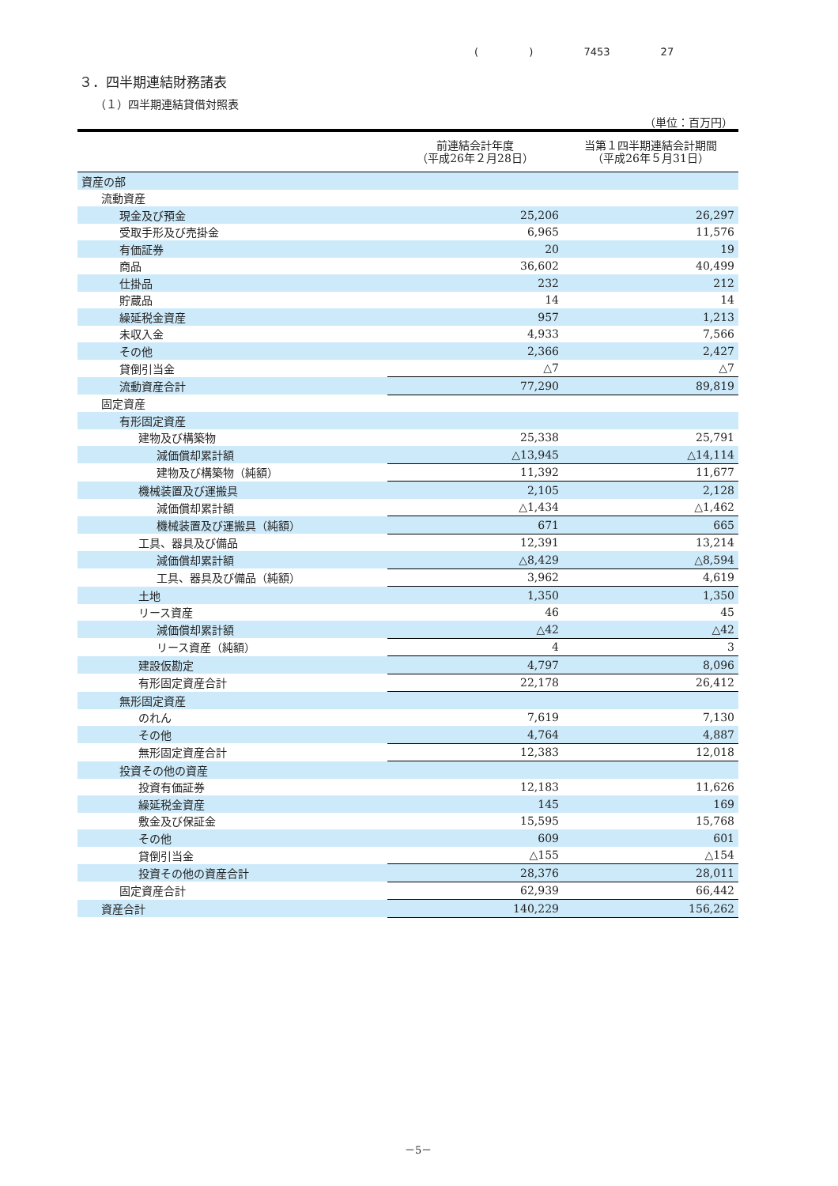( ) 7453 27
３．四半期連結財務諸表
（１）四半期連結貸借対照表
（単位：百万円）
| | 前連結会計年度 （平成26年２月28日） | 当第１四半期連結会計期間 （平成26年５月31日） |
| --- | --- | --- |
| 資産の部 | | |
| 流動資産 | | |
| 現金及び預金 | 25,206 | 26,297 |
| 受取手形及び売掛金 | 6,965 | 11,576 |
| 有価証券 | 20 | 19 |
| 商品 | 36,602 | 40,499 |
| 仕掛品 | 232 | 212 |
| 貯蔵品 | 14 | 14 |
| 繰延税金資産 | 957 | 1,213 |
| 未収入金 | 4,933 | 7,566 |
| その他 | 2,366 | 2,427 |
| 貸倒引当金 | △7 | △7 |
| 流動資産合計 | 77,290 | 89,819 |
| 固定資産 | | |
| 有形固定資産 | | |
| 建物及び構築物 | 25,338 | 25,791 |
| 減価償却累計額 | △13,945 | △14,114 |
| 建物及び構築物（純額） | 11,392 | 11,677 |
| 機械装置及び運搬具 | 2,105 | 2,128 |
| 減価償却累計額 | △1,434 | △1,462 |
| 機械装置及び運搬具（純額） | 671 | 665 |
| 工具、器具及び備品 | 12,391 | 13,214 |
| 減価償却累計額 | △8,429 | △8,594 |
| 工具、器具及び備品（純額） | 3,962 | 4,619 |
| 土地 | 1,350 | 1,350 |
| リース資産 | 46 | 45 |
| 減価償却累計額 | △42 | △42 |
| リース資産（純額） | 4 | 3 |
| 建設仮勘定 | 4,797 | 8,096 |
| 有形固定資産合計 | 22,178 | 26,412 |
| 無形固定資産 | | |
| のれん | 7,619 | 7,130 |
| その他 | 4,764 | 4,887 |
| 無形固定資産合計 | 12,383 | 12,018 |
| 投資その他の資産 | | |
| 投資有価証券 | 12,183 | 11,626 |
| 繰延税金資産 | 145 | 169 |
| 敷金及び保証金 | 15,595 | 15,768 |
| その他 | 609 | 601 |
| 貸倒引当金 | △155 | △154 |
| 投資その他の資産合計 | 28,376 | 28,011 |
| 固定資産合計 | 62,939 | 66,442 |
| 資産合計 | 140,229 | 156,262 |
－5－